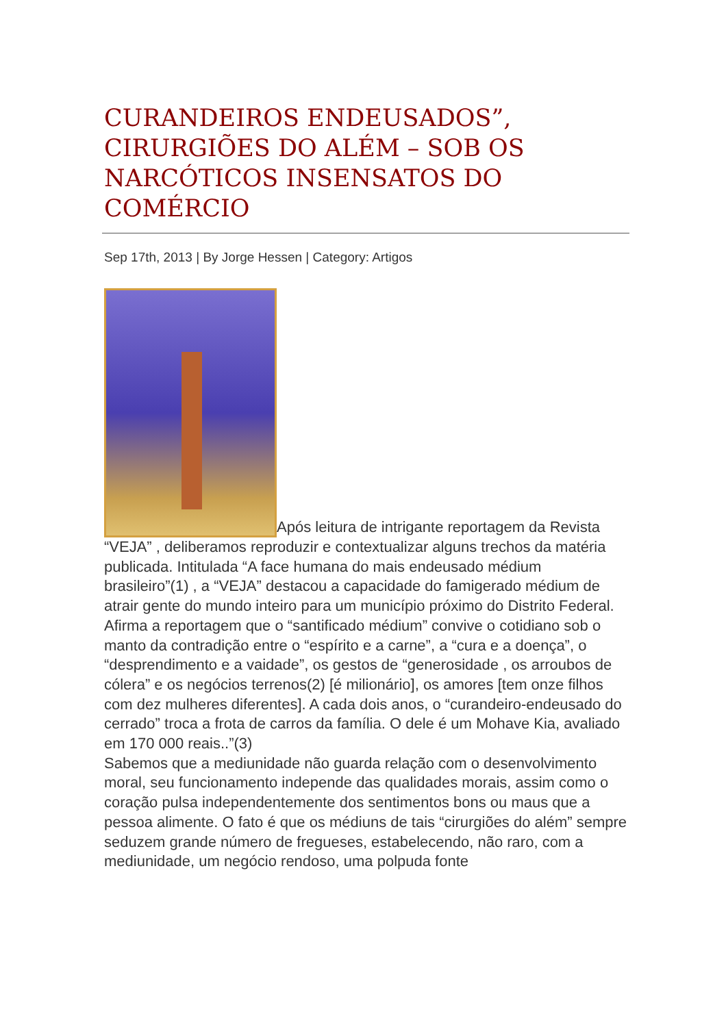CURANDEIROS ENDEUSADOS”, CIRURGIÕES DO ALÉM – SOB OS NARCÓTICOS INSENSATOS DO COMÉRCIO
Sep 17th, 2013 | By Jorge Hessen | Category: Artigos
Após leitura de intrigante reportagem da Revista “VEJA” , deliberamos reproduzir e contextualizar alguns trechos da matéria publicada. Intitulada “A face humana do mais endeusado médium brasileiro”(1) , a “VEJA” destacou a capacidade do famigerado médium de atrair gente do mundo inteiro para um município próximo do Distrito Federal. Afirma a reportagem que o “santificado médium” convive o cotidiano sob o manto da contradição entre o “espírito e a carne”, a “cura e a doença”, o “desprendimento e a vaidade”, os gestos de “generosidade , os arroubos de cólera” e os negócios terrenos(2) [é milionário], os amores [tem onze filhos com dez mulheres diferentes]. A cada dois anos, o “curandeiro-endeusado do cerrado” troca a frota de carros da família. O dele é um Mohave Kia, avaliado em 170 000 reais..”(3)
Sabemos que a mediunidade não guarda relação com o desenvolvimento moral, seu funcionamento independe das qualidades morais, assim como o coração pulsa independentemente dos sentimentos bons ou maus que a pessoa alimente. O fato é que os médiuns de tais “cirurgiões do além” sempre seduzem grande número de fregueses, estabelecendo, não raro, com a mediunidade, um negócio rendoso, uma polpuda fonte